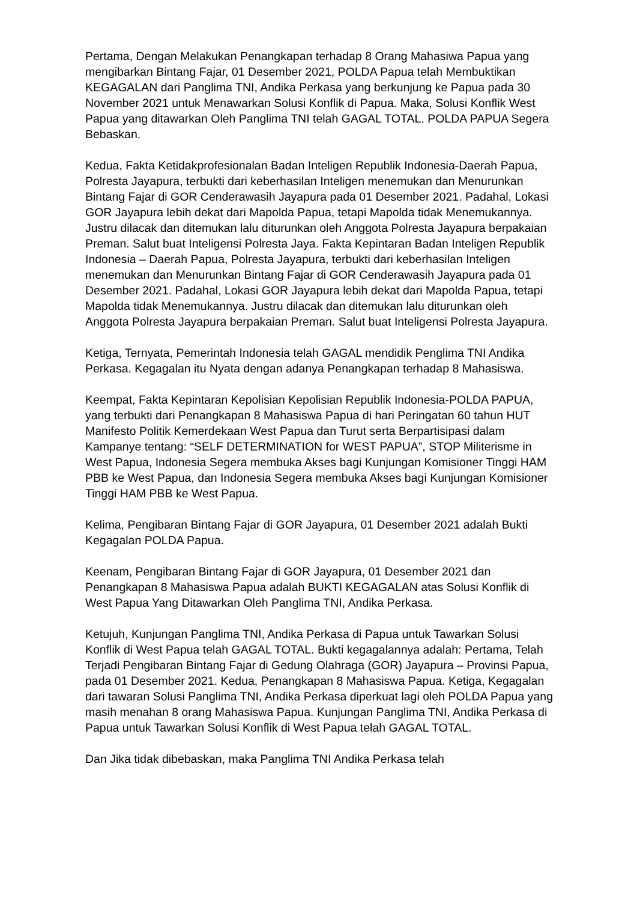Pertama, Dengan Melakukan Penangkapan terhadap 8 Orang Mahasiwa Papua yang mengibarkan Bintang Fajar, 01 Desember 2021, POLDA Papua telah Membuktikan KEGAGALAN dari Panglima TNI, Andika Perkasa yang berkunjung ke Papua pada 30 November 2021 untuk Menawarkan Solusi Konflik di Papua. Maka, Solusi Konflik West Papua yang ditawarkan Oleh Panglima TNI telah GAGAL TOTAL. POLDA PAPUA Segera Bebaskan.
Kedua, Fakta Ketidakprofesionalan Badan Inteligen Republik Indonesia-Daerah Papua, Polresta Jayapura, terbukti dari keberhasilan Inteligen menemukan dan Menurunkan Bintang Fajar di GOR Cenderawasih Jayapura pada 01 Desember 2021. Padahal, Lokasi GOR Jayapura lebih dekat dari Mapolda Papua, tetapi Mapolda tidak Menemukannya. Justru dilacak dan ditemukan lalu diturunkan oleh Anggota Polresta Jayapura berpakaian Preman. Salut buat Inteligensi Polresta Jaya. Fakta Kepintaran Badan Inteligen Republik Indonesia – Daerah Papua, Polresta Jayapura, terbukti dari keberhasilan Inteligen menemukan dan Menurunkan Bintang Fajar di GOR Cenderawasih Jayapura pada 01 Desember 2021. Padahal, Lokasi GOR Jayapura lebih dekat dari Mapolda Papua, tetapi Mapolda tidak Menemukannya. Justru dilacak dan ditemukan lalu diturunkan oleh Anggota Polresta Jayapura berpakaian Preman. Salut buat Inteligensi Polresta Jayapura.
Ketiga, Ternyata, Pemerintah Indonesia telah GAGAL mendidik Penglima TNI Andika Perkasa. Kegagalan itu Nyata dengan adanya Penangkapan terhadap 8 Mahasiswa.
Keempat, Fakta Kepintaran Kepolisian Kepolisian Republik Indonesia-POLDA PAPUA, yang terbukti dari Penangkapan 8 Mahasiswa Papua di hari Peringatan 60 tahun HUT Manifesto Politik Kemerdekaan West Papua dan Turut serta Berpartisipasi dalam Kampanye tentang: “SELF DETERMINATION for WEST PAPUA”, STOP Militerisme in West Papua, Indonesia Segera membuka Akses bagi Kunjungan Komisioner Tinggi HAM PBB ke West Papua, dan Indonesia Segera membuka Akses bagi Kunjungan Komisioner Tinggi HAM PBB ke West Papua.
Kelima, Pengibaran Bintang Fajar di GOR Jayapura, 01 Desember 2021 adalah Bukti Kegagalan POLDA Papua.
Keenam, Pengibaran Bintang Fajar di GOR Jayapura, 01 Desember 2021 dan Penangkapan 8 Mahasiswa Papua adalah BUKTI KEGAGALAN atas Solusi Konflik di West Papua Yang Ditawarkan Oleh Panglima TNI, Andika Perkasa.
Ketujuh, Kunjungan Panglima TNI, Andika Perkasa di Papua untuk Tawarkan Solusi Konflik di West Papua telah GAGAL TOTAL. Bukti kegagalannya adalah: Pertama, Telah Terjadi Pengibaran Bintang Fajar di Gedung Olahraga (GOR) Jayapura – Provinsi Papua, pada 01 Desember 2021. Kedua, Penangkapan 8 Mahasiswa Papua. Ketiga, Kegagalan dari tawaran Solusi Panglima TNI, Andika Perkasa diperkuat lagi oleh POLDA Papua yang masih menahan 8 orang Mahasiswa Papua. Kunjungan Panglima TNI, Andika Perkasa di Papua untuk Tawarkan Solusi Konflik di West Papua telah GAGAL TOTAL.
Dan Jika tidak dibebaskan, maka Panglima TNI Andika Perkasa telah